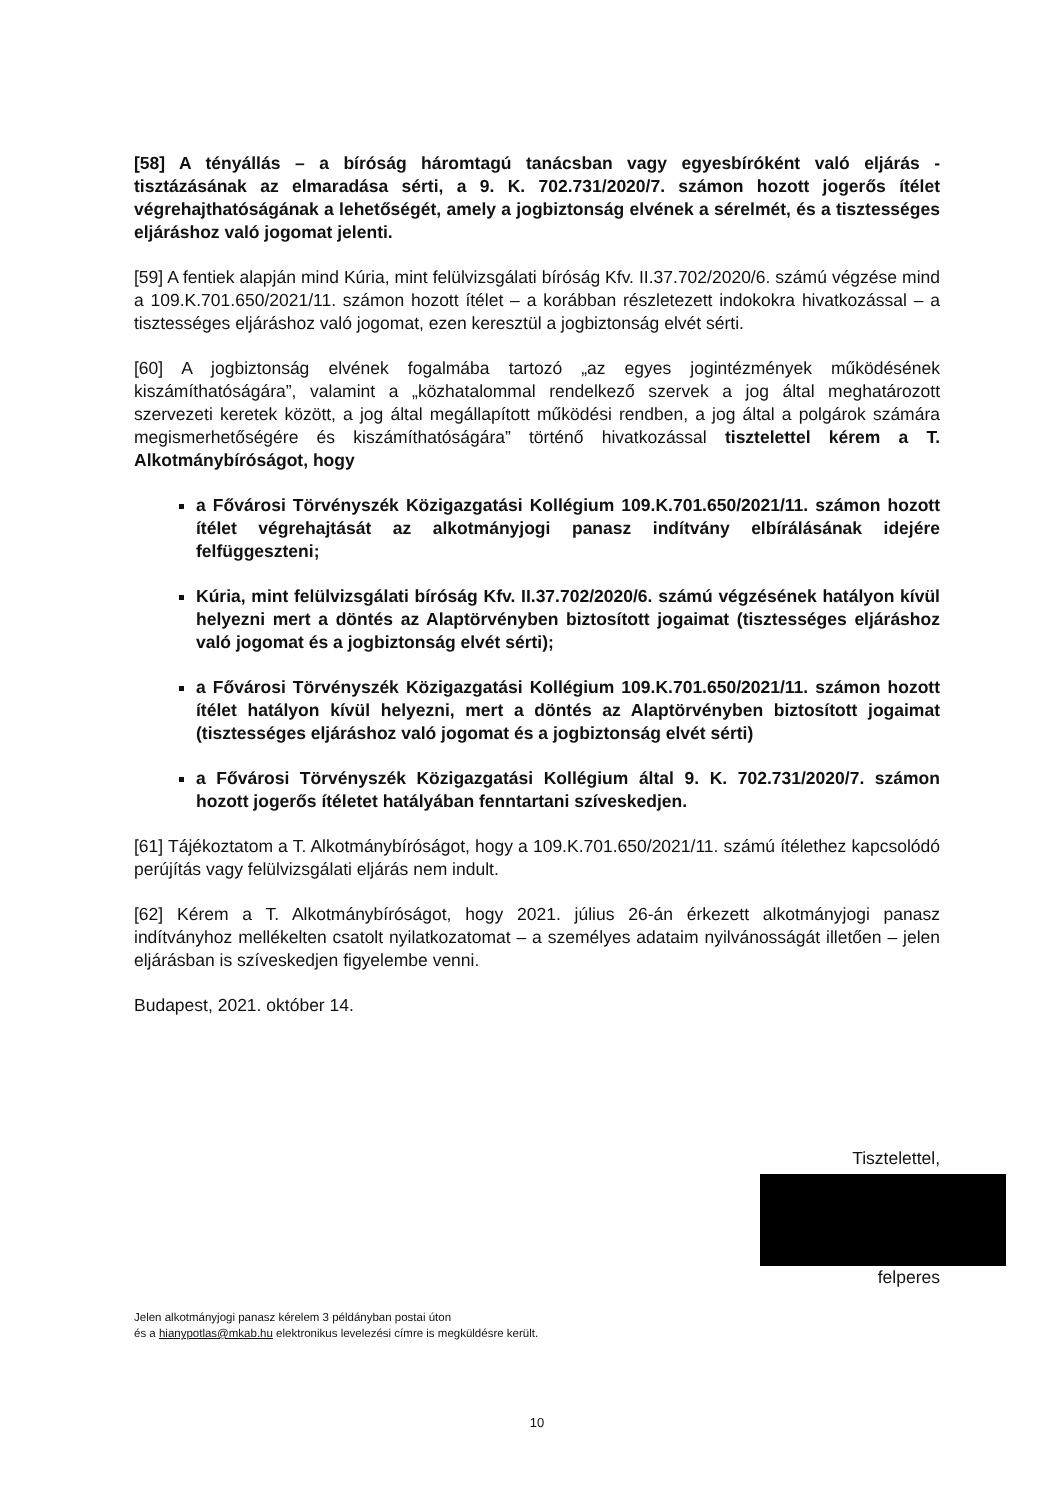[58] A tényállás – a bíróság háromtagú tanácsban vagy egyesbíróként való eljárás - tisztázásának az elmaradása sérti, a 9. K. 702.731/2020/7. számon hozott jogerős ítélet végrehajthatóságának a lehetőségét, amely a jogbiztonság elvének a sérelmét, és a tisztességes eljáráshoz való jogomat jelenti.
[59] A fentiek alapján mind Kúria, mint felülvizsgálati bíróság Kfv. II.37.702/2020/6. számú végzése mind a 109.K.701.650/2021/11. számon hozott ítélet – a korábban részletezett indokokra hivatkozással – a tisztességes eljáráshoz való jogomat, ezen keresztül a jogbiztonság elvét sérti.
[60] A jogbiztonság elvének fogalmába tartozó „az egyes jogintézmények működésének kiszámíthatóságára”, valamint a „közhatalommal rendelkező szervek a jog által meghatározott szervezeti keretek között, a jog által megállapított működési rendben, a jog által a polgárok számára megismerhetőségére és kiszámíthatóságára” történő hivatkozással tisztelettel kérem a T. Alkotmánybíróságot, hogy
a Fővárosi Törvényszék Közigazgatási Kollégium 109.K.701.650/2021/11. számon hozott ítélet végrehajtását az alkotmányjogi panasz indítvány elbírálásának idejére felfüggeszteni;
Kúria, mint felülvizsgálati bíróság Kfv. II.37.702/2020/6. számú végzésének hatályon kívül helyezni mert a döntés az Alaptörvényben biztosított jogaimat (tisztességes eljáráshoz való jogomat és a jogbiztonság elvét sérti);
a Fővárosi Törvényszék Közigazgatási Kollégium 109.K.701.650/2021/11. számon hozott ítélet hatályon kívül helyezni, mert a döntés az Alaptörvényben biztosított jogaimat (tisztességes eljáráshoz való jogomat és a jogbiztonság elvét sérti)
a Fővárosi Törvényszék Közigazgatási Kollégium által 9. K. 702.731/2020/7. számon hozott jogerős ítéletet hatályában fenntartani szíveskedjen.
[61] Tájékoztatom a T. Alkotmánybíróságot, hogy a 109.K.701.650/2021/11. számú ítélethez kapcsolódó perújítás vagy felülvizsgálati eljárás nem indult.
[62] Kérem a T. Alkotmánybíróságot, hogy 2021. július 26-án érkezett alkotmányjogi panasz indítványhoz mellékelten csatolt nyilatkozatomat – a személyes adataim nyilvánosságát illetően – jelen eljárásban is szíveskedjen figyelembe venni.
Budapest, 2021. október 14.
Tisztelettel,
felperes
Jelen alkotmányjogi panasz kérelem 3 példányban postai úton
és a hianypotlas@mkab.hu elektronikus levelezési címre is megküldésre került.
10